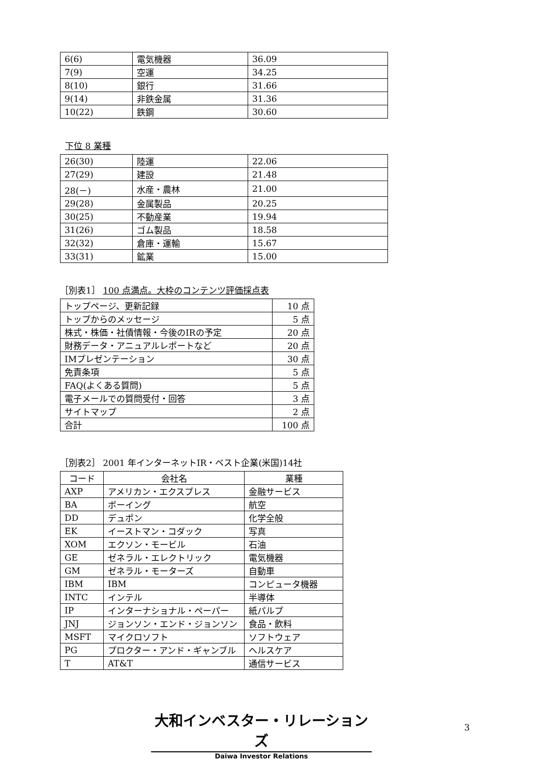| 6(6) | 電気機器 | 36.09 |
| 7(9) | 空運 | 34.25 |
| 8(10) | 銀行 | 31.66 |
| 9(14) | 非鉄金属 | 31.36 |
| 10(22) | 鉄鋼 | 30.60 |
下位 8 業種
| 26(30) | 陸運 | 22.06 |
| 27(29) | 建設 | 21.48 |
| 28(－) | 水産・農林 | 21.00 |
| 29(28) | 金属製品 | 20.25 |
| 30(25) | 不動産業 | 19.94 |
| 31(26) | ゴム製品 | 18.58 |
| 32(32) | 倉庫・運輸 | 15.67 |
| 33(31) | 鉱業 | 15.00 |
［別表1］ 100 点満点。大枠のコンテンツ評価採点表
| トップページ、更新記録 | 10 点 |
| トップからのメッセージ | 5 点 |
| 株式・株価・社債情報・今後のIRの予定 | 20 点 |
| 財務データ・アニュアルレポートなど | 20 点 |
| IMプレゼンテーション | 30 点 |
| 免責条項 | 5 点 |
| FAQ(よくある質問) | 5 点 |
| 電子メールでの質問受付・回答 | 3 点 |
| サイトマップ | 2 点 |
| 合計 | 100 点 |
［別表2］ 2001 年インターネットIR・ベスト企業(米国)14社
| コード | 会社名 | 業種 |
| --- | --- | --- |
| AXP | アメリカン・エクスプレス | 金融サービス |
| BA | ボーイング | 航空 |
| DD | デュポン | 化学全般 |
| EK | イーストマン・コダック | 写真 |
| XOM | エクソン・モービル | 石油 |
| GE | ゼネラル・エレクトリック | 電気機器 |
| GM | ゼネラル・モーターズ | 自動車 |
| IBM | IBM | コンピュータ機器 |
| INTC | インテル | 半導体 |
| IP | インターナショナル・ペーパー | 紙パルプ |
| JNJ | ジョンソン・エンド・ジョンソン | 食品・飲料 |
| MSFT | マイクロソフト | ソフトウェア |
| PG | プロクター・アンド・ギャンブル | ヘルスケア |
| T | AT&T | 通信サービス |
大和インベスター・リレーションズ
Daiwa Investor Relations
3